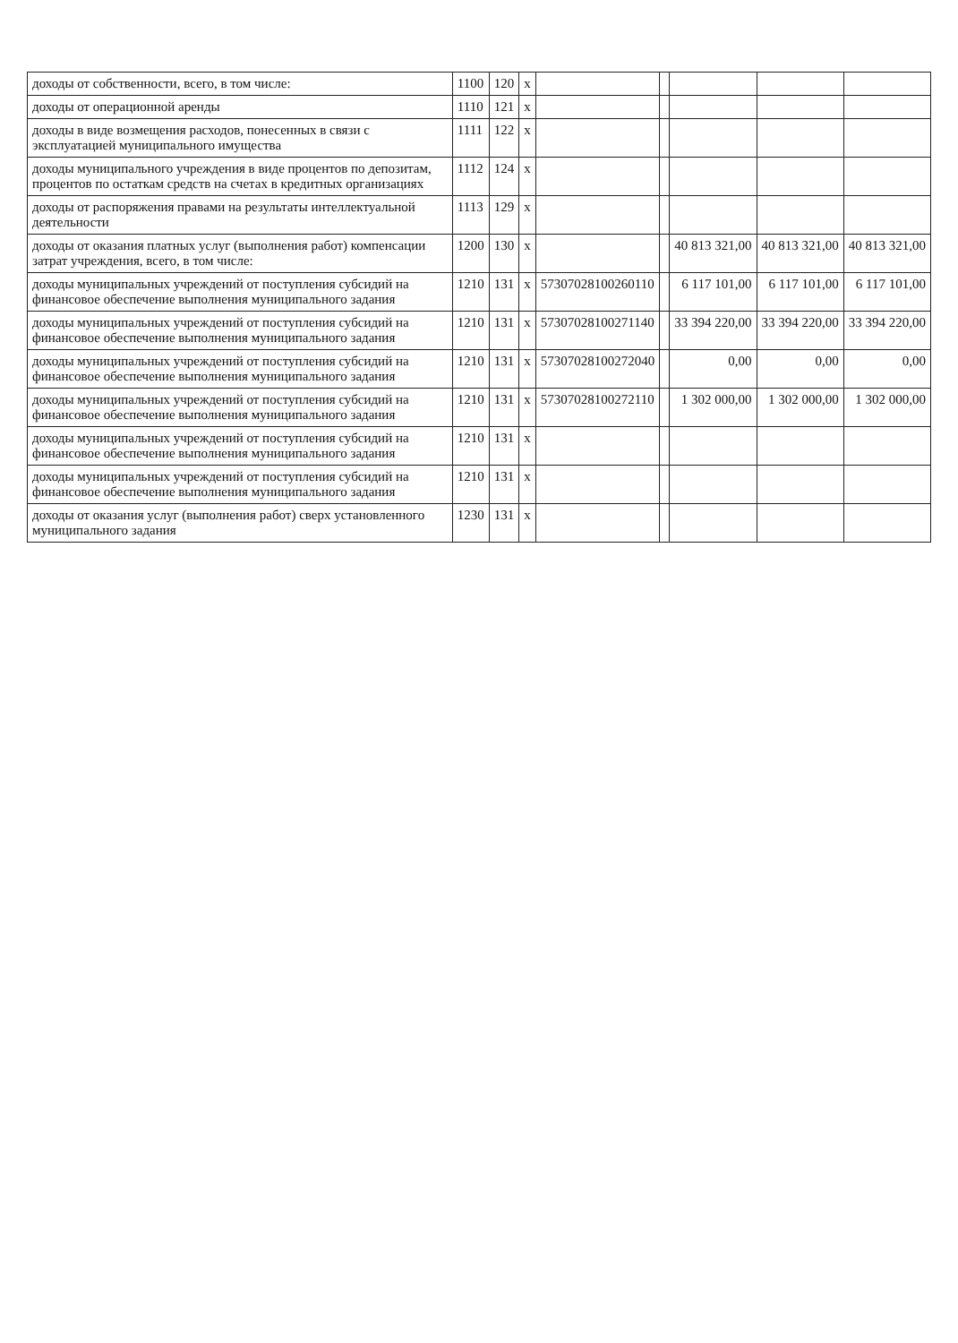| доходы от собственности, всего, в том числе: | 1100 | 120 | х | | | | | |
| доходы от операционной аренды | 1110 | 121 | х | | | | | |
| доходы в виде возмещения расходов, понесенных в связи с эксплуатацией муниципального имущества | 1111 | 122 | х | | | | | |
| доходы муниципального учреждения в виде процентов по депозитам, процентов по остаткам средств на счетах в кредитных организациях | 1112 | 124 | х | | | | | |
| доходы от распоряжения правами на результаты интеллектуальной деятельности | 1113 | 129 | х | | | | | |
| доходы от оказания платных услуг (выполнения работ) компенсации затрат учреждения, всего, в том числе: | 1200 | 130 | х | | | 40 813 321,00 | 40 813 321,00 | 40 813 321,00 |
| доходы муниципальных учреждений от поступления субсидий на финансовое обеспечение выполнения муниципального задания | 1210 | 131 | х | 57307028100260110 | | 6 117 101,00 | 6 117 101,00 | 6 117 101,00 |
| доходы муниципальных учреждений от поступления субсидий на финансовое обеспечение выполнения муниципального задания | 1210 | 131 | х | 57307028100271140 | | 33 394 220,00 | 33 394 220,00 | 33 394 220,00 |
| доходы муниципальных учреждений от поступления субсидий на финансовое обеспечение выполнения муниципального задания | 1210 | 131 | х | 57307028100272040 | | 0,00 | 0,00 | 0,00 |
| доходы муниципальных учреждений от поступления субсидий на финансовое обеспечение выполнения муниципального задания | 1210 | 131 | х | 57307028100272110 | | 1 302 000,00 | 1 302 000,00 | 1 302 000,00 |
| доходы муниципальных учреждений от поступления субсидий на финансовое обеспечение выполнения муниципального задания | 1210 | 131 | х | | | | | |
| доходы муниципальных учреждений от поступления субсидий на финансовое обеспечение выполнения муниципального задания | 1210 | 131 | х | | | | | |
| доходы от оказания услуг (выполнения работ) сверх установленного муниципального задания | 1230 | 131 | х | | | | | |